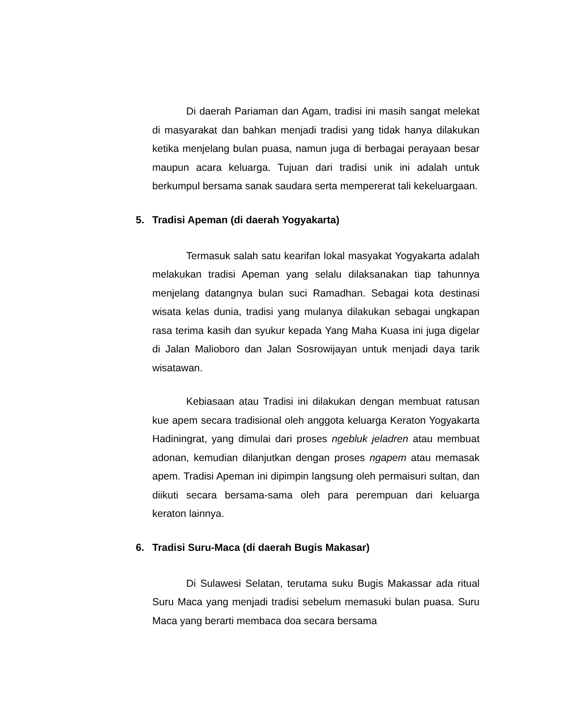Di daerah Pariaman dan Agam, tradisi ini masih sangat melekat di masyarakat dan bahkan menjadi tradisi yang tidak hanya dilakukan ketika menjelang bulan puasa, namun juga di berbagai perayaan besar maupun acara keluarga. Tujuan dari tradisi unik ini adalah untuk berkumpul bersama sanak saudara serta mempererat tali kekeluargaan.
5. Tradisi Apeman (di daerah Yogyakarta)
Termasuk salah satu kearifan lokal masyakat Yogyakarta adalah melakukan tradisi Apeman yang selalu dilaksanakan tiap tahunnya menjelang datangnya bulan suci Ramadhan. Sebagai kota destinasi wisata kelas dunia, tradisi yang mulanya dilakukan sebagai ungkapan rasa terima kasih dan syukur kepada Yang Maha Kuasa ini juga digelar di Jalan Malioboro dan Jalan Sosrowijayan untuk menjadi daya tarik wisatawan.
Kebiasaan atau Tradisi ini dilakukan dengan membuat ratusan kue apem secara tradisional oleh anggota keluarga Keraton Yogyakarta Hadiningrat, yang dimulai dari proses ngebluk jeladren atau membuat adonan, kemudian dilanjutkan dengan proses ngapem atau memasak apem. Tradisi Apeman ini dipimpin langsung oleh permaisuri sultan, dan diikuti secara bersama-sama oleh para perempuan dari keluarga keraton lainnya.
6. Tradisi Suru-Maca (di daerah Bugis Makasar)
Di Sulawesi Selatan, terutama suku Bugis Makassar ada ritual Suru Maca yang menjadi tradisi sebelum memasuki bulan puasa. Suru Maca yang berarti membaca doa secara bersama